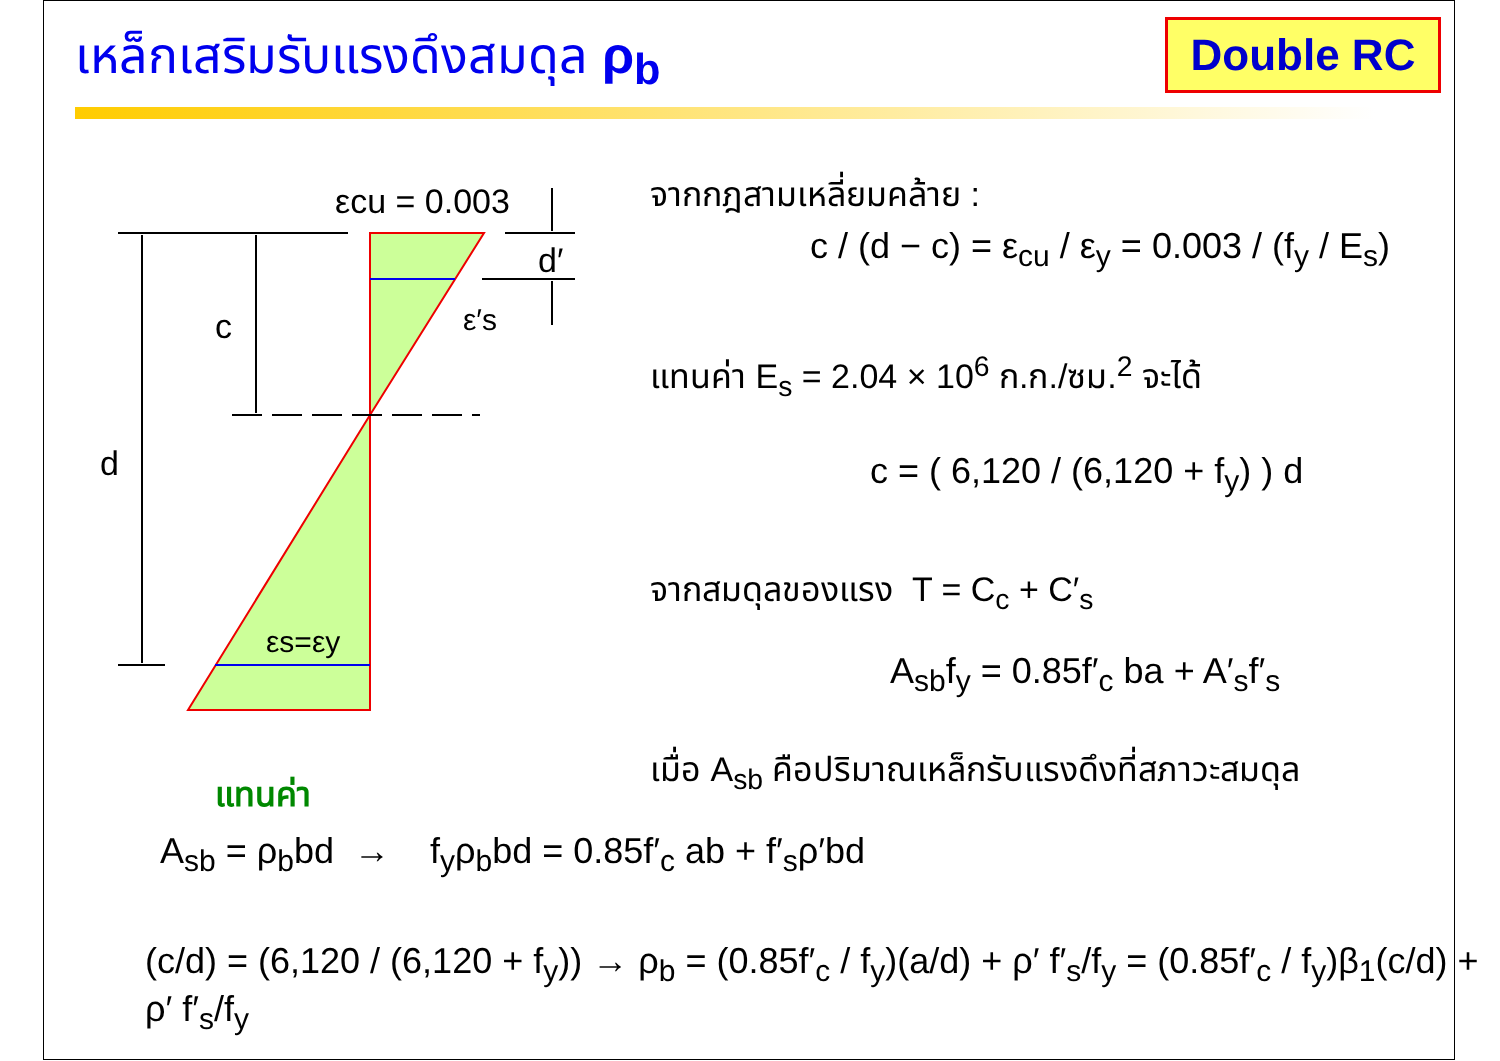เหล็กเสริมรับแรงดึงสมดุล ρ<sub>b</sub> Double RC
εcu = 0.003
d′
c
d
ε′s
εs=εy
จากกฎสามเหลี่ยมคล้าย :
c / (d − c) = ε<sub>cu</sub> / ε<sub>y</sub> = 0.003 / (f<sub>y</sub> / E<sub>s</sub>)
แทนค่า E<sub>s</sub> = 2.04 × 10<sup>6</sup> ก.ก./ซม.<sup>2</sup> จะได้
c = ( 6,120 / (6,120 + f<sub>y</sub>) ) d
จากสมดุลของแรง T = C<sub>c</sub> + C′<sub>s</sub>
A<sub>sb</sub>f<sub>y</sub> = 0.85f′<sub>c</sub> ba + A′<sub>s</sub>f′<sub>s</sub>
เมื่อ A<sub>sb</sub> คือปริมาณเหล็กรับแรงดึงที่สภาวะสมดุล
แทนค่า
A<sub>sb</sub> = ρ<sub>b</sub>bd → f<sub>y</sub>ρ<sub>b</sub>bd = 0.85f′<sub>c</sub> ab + f′<sub>s</sub>ρ′bd
(c/d) = (6,120 / (6,120 + f<sub>y</sub>)) → ρ<sub>b</sub> = (0.85f′<sub>c</sub> / f<sub>y</sub>)(a/d) + ρ′ f′<sub>s</sub>/f<sub>y</sub> = (0.85f′<sub>c</sub> / f<sub>y</sub>)β<sub>1</sub>(c/d) + ρ′ f′<sub>s</sub>/f<sub>y</sub>